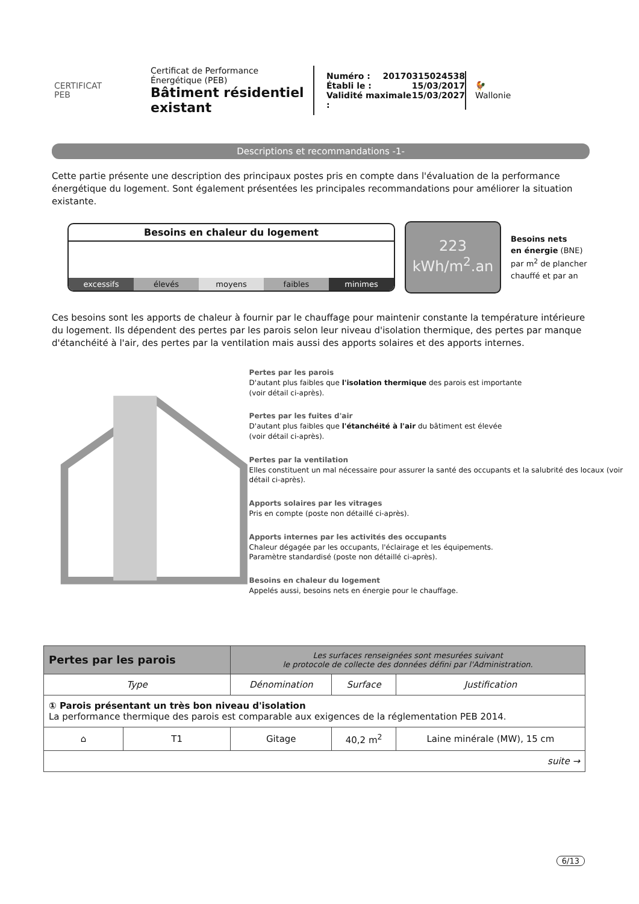CERTIFICAT
PEB
Certificat de Performance Énergétique (PEB)
Bâtiment résidentiel existant
Numéro : 20170315024538
Établi le : 15/03/2017
Validité maximale : 15/03/2027
🐓
Wallonie
Descriptions et recommandations -1-
Cette partie présente une description des principaux postes pris en compte dans l'évaluation de la performance énergétique du logement. Sont également présentées les principales recommandations pour améliorer la situation existante.
Besoins en chaleur du logement
excessifs élevés moyens faibles minimes
223
kWh/m<sup>2</sup>.an
Besoins nets
en énergie (BNE)
par m<sup>2</sup> de plancher
chauffé et par an
Ces besoins sont les apports de chaleur à fournir par le chauffage pour maintenir constante la température intérieure du logement. Ils dépendent des pertes par les parois selon leur niveau d'isolation thermique, des pertes par manque d'étanchéité à l'air, des pertes par la ventilation mais aussi des apports solaires et des apports internes.
Pertes par les parois
D'autant plus faibles que l'isolation thermique des parois est importante
(voir détail ci-après).
Pertes par les fuites d'air
D'autant plus faibles que l'étanchéité à l'air du bâtiment est élevée
(voir détail ci-après).
Pertes par la ventilation
Elles constituent un mal nécessaire pour assurer la santé des occupants et la salubrité des locaux (voir détail ci-après).
Apports solaires par les vitrages
Pris en compte (poste non détaillé ci-après).
Apports internes par les activités des occupants
Chaleur dégagée par les occupants, l'éclairage et les équipements.
Paramètre standardisé (poste non détaillé ci-après).
Besoins en chaleur du logement
Appelés aussi, besoins nets en énergie pour le chauffage.
| Pertes par les parois | | Les surfaces renseignées sont mesurées suivant le protocole de collecte des données défini par l'Administration. | | |
| Type | | Dénomination | Surface | Justification |
| ① Parois présentant un très bon niveau d'isolation La performance thermique des parois est comparable aux exigences de la réglementation PEB 2014. | | | | |
| ⌂ | T1 | Gitage | 40,2 m<sup>2</sup> | Laine minérale (MW), 15 cm |
| suite → | | | | |
6/13